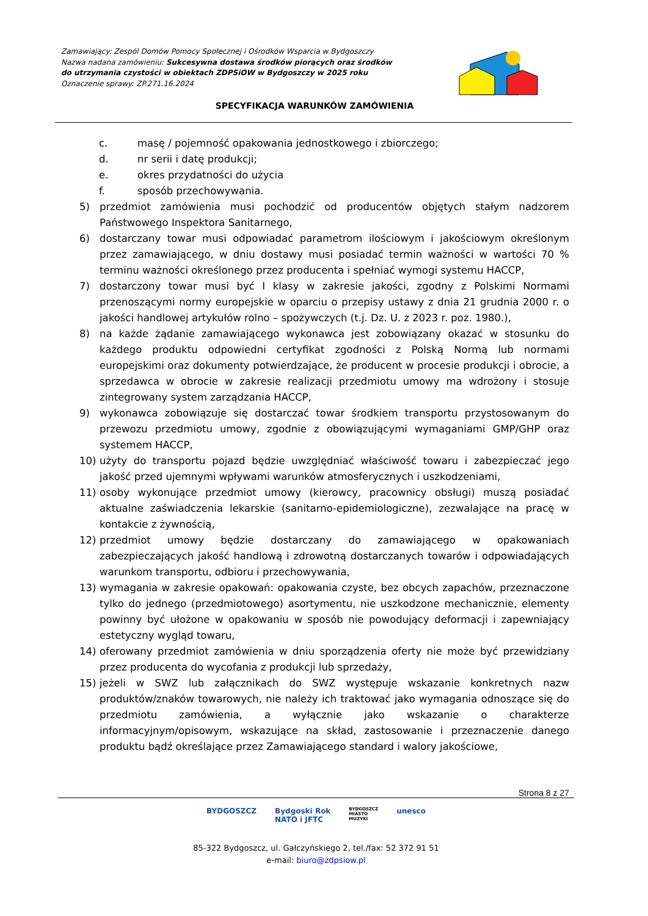Zamawiający: Zespól Domów Pomocy Społecznej i Ośrodków Wsparcia w Bydgoszczy
Nazwa nadana zamówieniu: Sukcesywna dostawa środków piorących oraz środków
do utrzymania czystości w obiektach ZDPSiOW w Bydgoszczy w 2025 roku
Oznaczenie sprawy: ZP.271.16.2024
SPECYFIKACJA WARUNKÓW ZAMÓWIENIA
c. masę / pojemność opakowania jednostkowego i zbiorczego;
d. nr serii i datę produkcji;
e. okres przydatności do użycia
f. sposób przechowywania.
5) przedmiot zamówienia musi pochodzić od producentów objętych stałym nadzorem Państwowego Inspektora Sanitarnego,
6) dostarczany towar musi odpowiadać parametrom ilościowym i jakościowym określonym przez zamawiającego, w dniu dostawy musi posiadać termin ważności w wartości 70 % terminu ważności określonego przez producenta i spełniać wymogi systemu HACCP,
7) dostarczony towar musi być I klasy w zakresie jakości, zgodny z Polskimi Normami przenoszącymi normy europejskie w oparciu o przepisy ustawy z dnia 21 grudnia 2000 r. o jakości handlowej artykułów rolno – spożywczych (t.j. Dz. U. z 2023 r. poz. 1980.),
8) na każde żądanie zamawiającego wykonawca jest zobowiązany okazać w stosunku do każdego produktu odpowiedni certyfikat zgodności z Polską Normą lub normami europejskimi oraz dokumenty potwierdzające, że producent w procesie produkcji i obrocie, a sprzedawca w obrocie w zakresie realizacji przedmiotu umowy ma wdrożony i stosuje zintegrowany system zarządzania HACCP,
9) wykonawca zobowiązuje się dostarczać towar środkiem transportu przystosowanym do przewozu przedmiotu umowy, zgodnie z obowiązującymi wymaganiami GMP/GHP oraz systemem HACCP,
10) użyty do transportu pojazd będzie uwzględniać właściwość towaru i zabezpieczać jego jakość przed ujemnymi wpływami warunków atmosferycznych i uszkodzeniami,
11) osoby wykonujące przedmiot umowy (kierowcy, pracownicy obsługi) muszą posiadać aktualne zaświadczenia lekarskie (sanitarno-epidemiologiczne), zezwalające na pracę w kontakcie z żywnością,
12) przedmiot umowy będzie dostarczany do zamawiającego w opakowaniach zabezpieczających jakość handlową i zdrowotną dostarczanych towarów i odpowiadających warunkom transportu, odbioru i przechowywania,
13) wymagania w zakresie opakowań: opakowania czyste, bez obcych zapachów, przeznaczone tylko do jednego (przedmiotowego) asortymentu, nie uszkodzone mechanicznie, elementy powinny być ułożone w opakowaniu w sposób nie powodujący deformacji i zapewniający estetyczny wygląd towaru,
14) oferowany przedmiot zamówienia w dniu sporządzenia oferty nie może być przewidziany przez producenta do wycofania z produkcji lub sprzedaży,
15) jeżeli w SWZ lub załącznikach do SWZ występuje wskazanie konkretnych nazw produktów/znaków towarowych, nie należy ich traktować jako wymagania odnoszące się do przedmiotu zamówienia, a wyłącznie jako wskazanie o charakterze informacyjnym/opisowym, wskazujące na skład, zastosowanie i przeznaczenie danego produktu bądź określające przez Zamawiającego standard i walory jakościowe,
Strona 8 z 27
BYDGOSZCZ Bydgoski Rok
NATO i JFTC BYDGOSZCZ
MIASTO
MUZYKI unesco
85-322 Bydgoszcz, ul. Gałczyńskiego 2, tel./fax: 52 372 91 51
e-mail: biuro@zdpsiow.pl